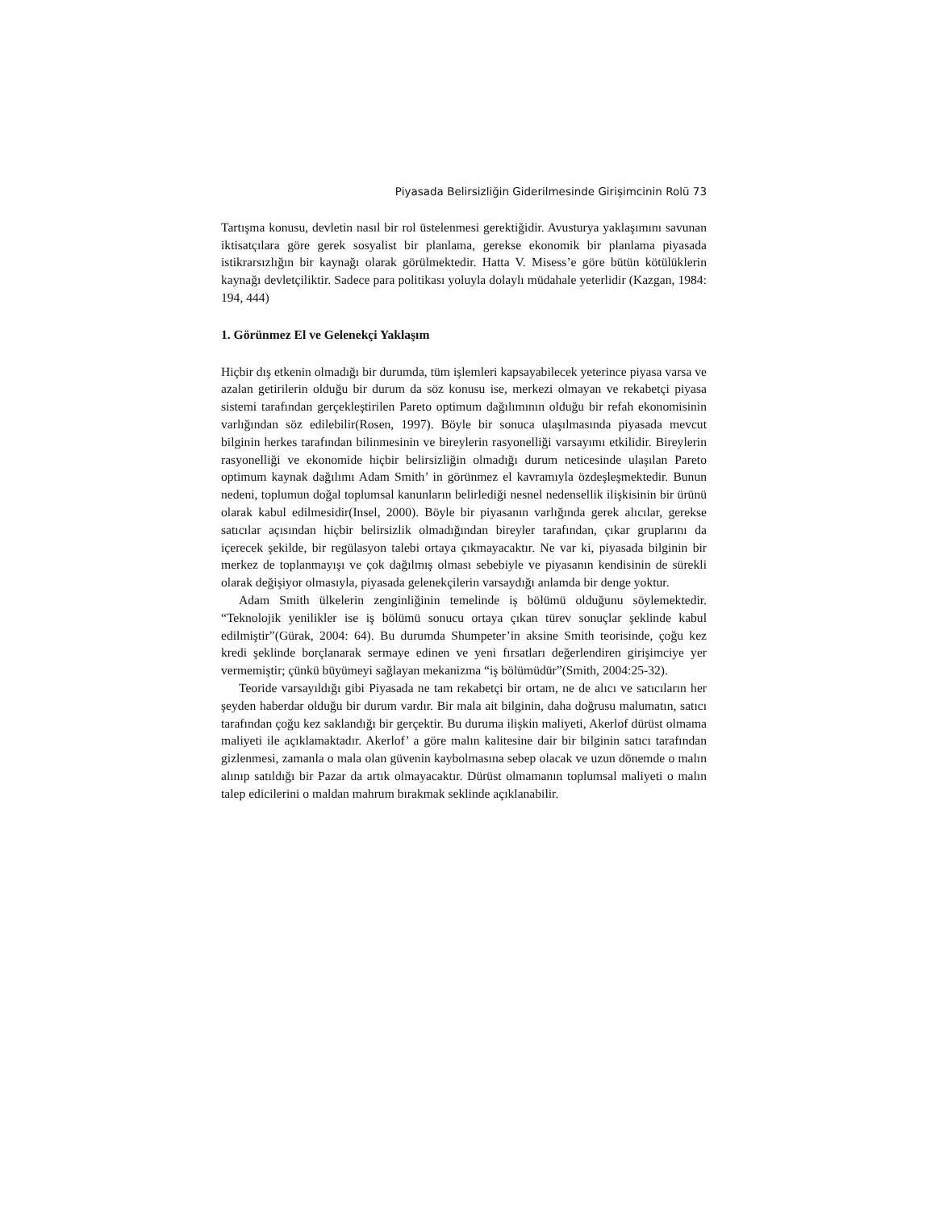Piyasada Belirsizliğin Giderilmesinde Girişimcinin Rolü 73
Tartışma konusu, devletin nasıl bir rol üstelenmesi gerektiğidir. Avusturya yaklaşımını savunan iktisatçılara göre gerek sosyalist bir planlama, gerekse ekonomik bir planlama piyasada istikrarsızlığın bir kaynağı olarak görülmektedir. Hatta V. Misess’e göre bütün kötülüklerin kaynağı devletçiliktir. Sadece para politikası yoluyla dolaylı müdahale yeterlidir (Kazgan, 1984: 194, 444)
1. Görünmez El ve Gelenekçi Yaklaşım
Hiçbir dış etkenin olmadığı bir durumda, tüm işlemleri kapsayabilecek yeterince piyasa varsa ve azalan getirilerin olduğu bir durum da söz konusu ise, merkezi olmayan ve rekabetçi piyasa sistemi tarafından gerçekleştirilen Pareto optimum dağılımının olduğu bir refah ekonomisinin varlığından söz edilebilir(Rosen, 1997). Böyle bir sonuca ulaşılmasında piyasada mevcut bilginin herkes tarafından bilinmesinin ve bireylerin rasyonelliği varsayımı etkilidir. Bireylerin rasyonelliği ve ekonomide hiçbir belirsizliğin olmadığı durum neticesinde ulaşılan Pareto optimum kaynak dağılımı Adam Smith’ in görünmez el kavramıyla özdeşleşmektedir. Bunun nedeni, toplumun doğal toplumsal kanunların belirlediği nesnel nedensellik ilişkisinin bir ürünü olarak kabul edilmesidir(Insel, 2000). Böyle bir piyasanın varlığında gerek alıcılar, gerekse satıcılar açısından hiçbir belirsizlik olmadığından bireyler tarafından, çıkar gruplarını da içerecek şekilde, bir regülasyon talebi ortaya çıkmayacaktır. Ne var ki, piyasada bilginin bir merkez de toplanmayışı ve çok dağılmış olması sebebiyle ve piyasanın kendisinin de sürekli olarak değişiyor olmasıyla, piyasada gelenekçilerin varsaydığı anlamda bir denge yoktur.
Adam Smith ülkelerin zenginliğinin temelinde iş bölümü olduğunu söylemektedir. “Teknolojik yenilikler ise iş bölümü sonucu ortaya çıkan türev sonuçlar şeklinde kabul edilmiştir”(Gürak, 2004: 64). Bu durumda Shumpeter’in aksine Smith teorisinde, çoğu kez kredi şeklinde borçlanarak sermaye edinen ve yeni fırsatları değerlendiren girişimciye yer vermemiştir; çünkü büyümeyi sağlayan mekanizma “iş bölümüdür”(Smith, 2004:25-32).
Teoride varsayıldığı gibi Piyasada ne tam rekabetçi bir ortam, ne de alıcı ve satıcıların her şeyden haberdar olduğu bir durum vardır. Bir mala ait bilginin, daha doğrusu malumatın, satıcı tarafından çoğu kez saklandığı bir gerçektir. Bu duruma ilişkin maliyeti, Akerlof dürüst olmama maliyeti ile açıklamaktadır. Akerlof’ a göre malın kalitesine dair bir bilginin satıcı tarafından gizlenmesi, zamanla o mala olan güvenin kaybolmasına sebep olacak ve uzun dönemde o malın alınıp satıldığı bir Pazar da artık olmayacaktır. Dürüst olmamanın toplumsal maliyeti o malın talep edicilerini o maldan mahrum bırakmak seklinde açıklanabilir.